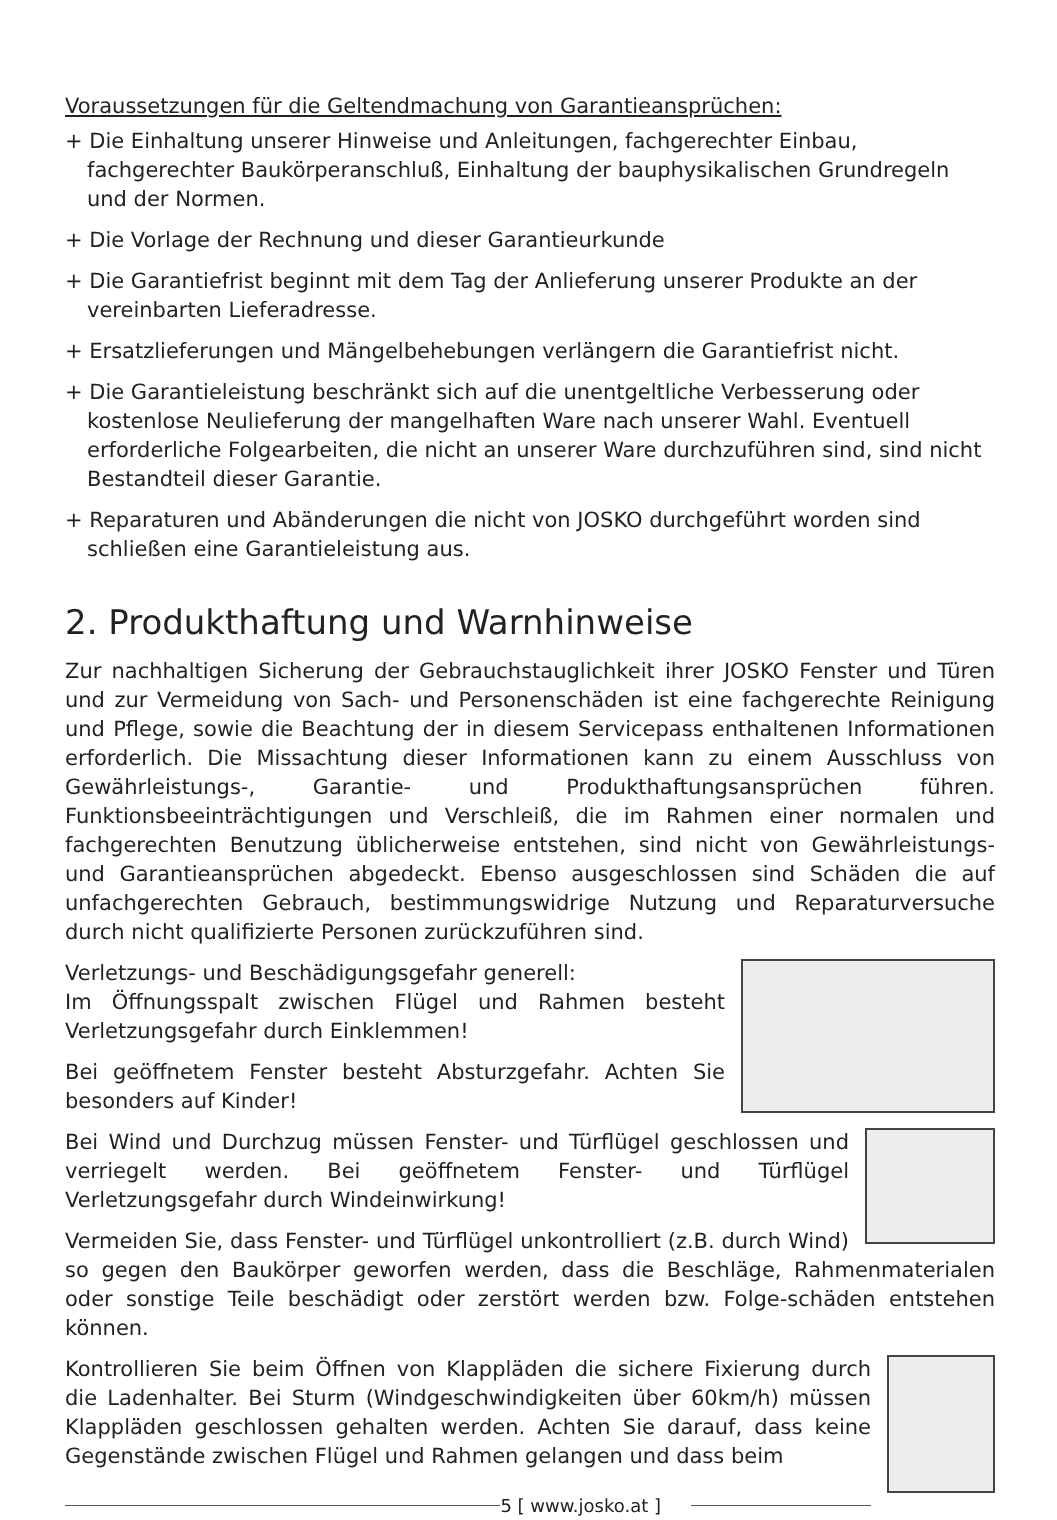Voraussetzungen für die Geltendmachung von Garantieansprüchen:
+ Die Einhaltung unserer Hinweise und Anleitungen, fachgerechter Einbau, fachgerechter Baukörperanschluß, Einhaltung der bauphysikalischen Grundregeln und der Normen.
+ Die Vorlage der Rechnung und dieser Garantieurkunde
+ Die Garantiefrist beginnt mit dem Tag der Anlieferung unserer Produkte an der vereinbarten Lieferadresse.
+ Ersatzlieferungen und Mängelbehebungen verlängern die Garantiefrist nicht.
+ Die Garantieleistung beschränkt sich auf die unentgeltliche Verbesserung oder kostenlose Neulieferung der mangelhaften Ware nach unserer Wahl. Eventuell erforderliche Folgearbeiten, die nicht an unserer Ware durchzuführen sind, sind nicht Bestandteil dieser Garantie.
+ Reparaturen und Abänderungen die nicht von JOSKO durchgeführt worden sind schließen eine Garantieleistung aus.
2. Produkthaftung und Warnhinweise
Zur nachhaltigen Sicherung der Gebrauchstauglichkeit ihrer JOSKO Fenster und Türen und zur Vermeidung von Sach- und Personenschäden ist eine fachgerechte Reinigung und Pflege, sowie die Beachtung der in diesem Servicepass enthaltenen Informationen erforderlich. Die Missachtung dieser Informationen kann zu einem Ausschluss von Gewährleistungs-, Garantie- und Produkthaftungsansprüchen führen. Funktionsbeeinträchtigungen und Verschleiß, die im Rahmen einer normalen und fachgerechten Benutzung üblicherweise entstehen, sind nicht von Gewährleistungs- und Garantieansprüchen abgedeckt. Ebenso ausgeschlossen sind Schäden die auf unfachgerechten Gebrauch, bestimmungswidrige Nutzung und Reparaturversuche durch nicht qualifizierte Personen zurückzuführen sind.
Verletzungs- und Beschädigungsgefahr generell:
Im Öffnungsspalt zwischen Flügel und Rahmen besteht Verletzungsgefahr durch Einklemmen!
Bei geöffnetem Fenster besteht Absturzgefahr. Achten Sie besonders auf Kinder!
Bei Wind und Durchzug müssen Fenster- und Türflügel geschlossen und verriegelt werden. Bei geöffnetem Fenster- und Türflügel Verletzungsgefahr durch Windeinwirkung!
Vermeiden Sie, dass Fenster- und Türflügel unkontrolliert (z.B. durch Wind) so gegen den Baukörper geworfen werden, dass die Beschläge, Rahmenmaterialen oder sonstige Teile beschädigt oder zerstört werden bzw. Folge-schäden entstehen können.
Kontrollieren Sie beim Öffnen von Klappläden die sichere Fixierung durch die Ladenhalter. Bei Sturm (Windgeschwindigkeiten über 60km/h) müssen Klappläden geschlossen gehalten werden. Achten Sie darauf, dass keine Gegenstände zwischen Flügel und Rahmen gelangen und dass beim
5 [ www.josko.at ]